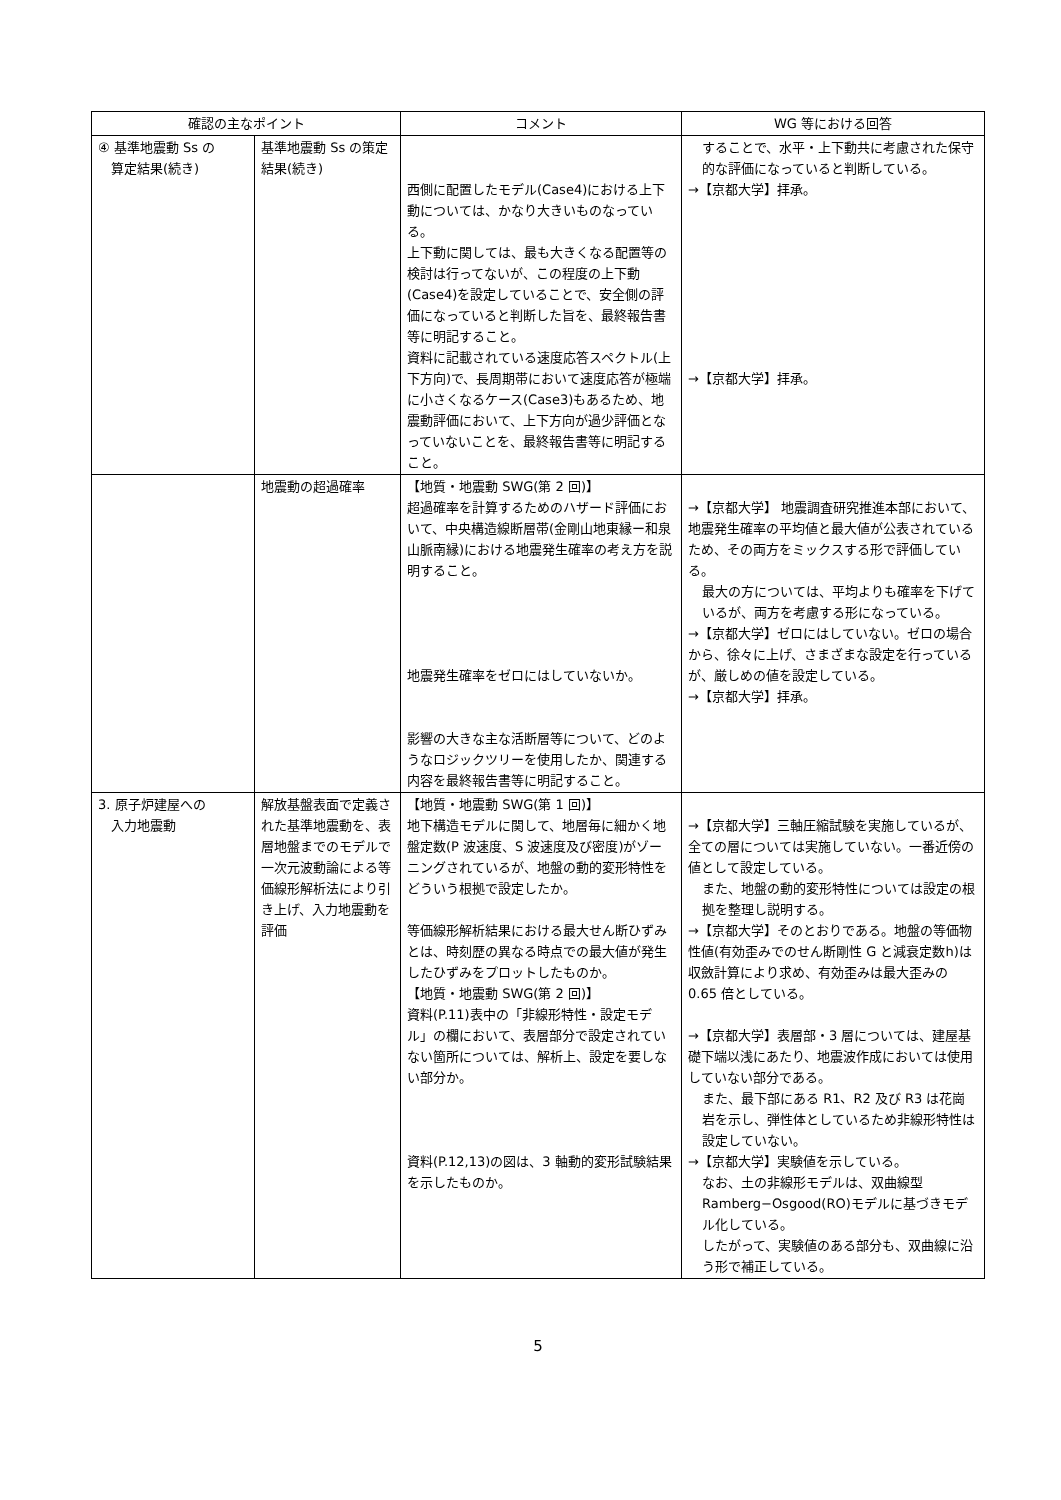| 確認の主なポイント | | コメント | WG 等における回答 |
| --- | --- | --- | --- |
| ④ 基準地震動 Ss の 算定結果(続き) | 基準地震動 Ss の策定結果(続き) | 西側に配置したモデル(Case4)における上下動については、かなり大きいものなっている。 上下動に関しては、最も大きくなる配置等の検討は行ってないが、この程度の上下動(Case4)を設定していることで、安全側の評価になっていると判断した旨を、最終報告書等に明記すること。 資料に記載されている速度応答スペクトル(上下方向)で、長周期帯において速度応答が極端に小さくなるケース(Case3)もあるため、地震動評価において、上下方向が過少評価となっていないことを、最終報告書等に明記すること。 | することで、水平・上下動共に考慮された保守的な評価になっていると判断している。 →【京都大学】拝承。 →【京都大学】拝承。 |
| | 地震動の超過確率 | 【地質・地震動 SWG(第 2 回)】 超過確率を計算するためのハザード評価において、中央構造線断層帯(金剛山地東縁ー和泉山脈南縁)における地震発生確率の考え方を説明すること。 地震発生確率をゼロにはしていないか。 影響の大きな主な活断層等について、どのようなロジックツリーを使用したか、関連する内容を最終報告書等に明記すること。 | →【京都大学】 地震調査研究推進本部において、地震発生確率の平均値と最大値が公表されているため、その両方をミックスする形で評価している。 最大の方については、平均よりも確率を下げているが、両方を考慮する形になっている。 →【京都大学】ゼロにはしていない。ゼロの場合から、徐々に上げ、さまざまな設定を行っているが、厳しめの値を設定している。 →【京都大学】拝承。 |
| 3. 原子炉建屋への 入力地震動 | 解放基盤表面で定義された基準地震動を、表層地盤までのモデルで一次元波動論による等価線形解析法により引き上げ、入力地震動を評価 | 【地質・地震動 SWG(第 1 回)】 地下構造モデルに関して、地層毎に細かく地盤定数(P 波速度、S 波速度及び密度)がゾーニングされているが、地盤の動的変形特性をどういう根拠で設定したか。 等価線形解析結果における最大せん断ひずみとは、時刻歴の異なる時点での最大値が発生したひずみをプロットしたものか。 【地質・地震動 SWG(第 2 回)】 資料(P.11)表中の「非線形特性・設定モデル」の欄において、表層部分で設定されていない箇所については、解析上、設定を要しない部分か。 資料(P.12,13)の図は、3 軸動的変形試験結果を示したものか。 | →【京都大学】三軸圧縮試験を実施しているが、全ての層については実施していない。一番近傍の値として設定している。 また、地盤の動的変形特性については設定の根拠を整理し説明する。 →【京都大学】そのとおりである。地盤の等価物性値(有効歪みでのせん断剛性 G と減衰定数h)は収斂計算により求め、有効歪みは最大歪みの 0.65 倍としている。 →【京都大学】表層部・3 層については、建屋基礎下端以浅にあたり、地震波作成においては使用していない部分である。 また、最下部にある R1、R2 及び R3 は花崗岩を示し、弾性体としているため非線形特性は設定していない。 →【京都大学】実験値を示している。 なお、土の非線形モデルは、双曲線型 Ramberg−Osgood(RO)モデルに基づきモデル化している。 したがって、実験値のある部分も、双曲線に沿う形で補正している。 |
5